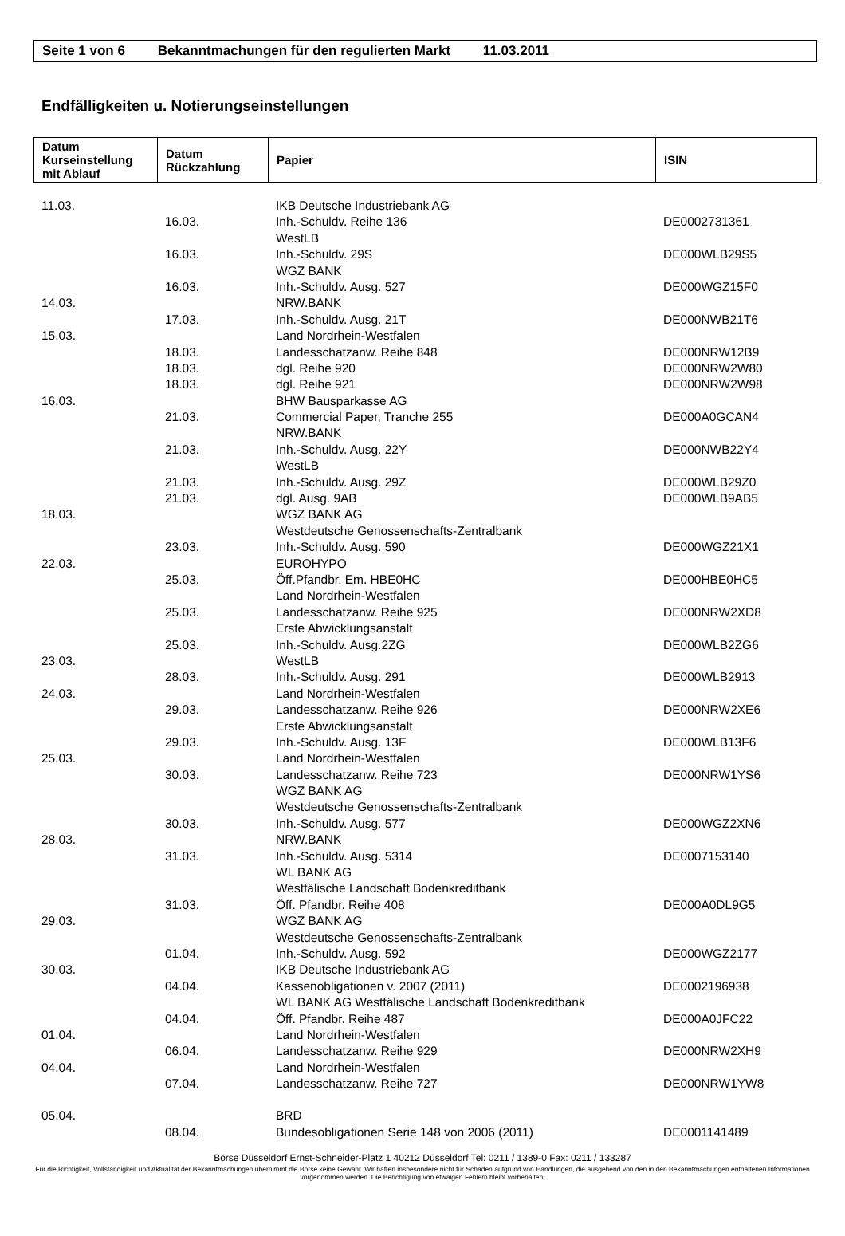Seite 1 von 6 Bekanntmachungen für den regulierten Markt 11.03.2011
Endfälligkeiten u. Notierungseinstellungen
| Datum Kurseinstellung mit Ablauf | Datum Rückzahlung | Papier | ISIN |
| --- | --- | --- | --- |
| 11.03. | | IKB Deutsche Industriebank AG | |
| | 16.03. | Inh.-Schuldv. Reihe 136 | DE0002731361 |
| | | WestLB | |
| | 16.03. | Inh.-Schuldv. 29S | DE000WLB29S5 |
| | | WGZ BANK | |
| | 16.03. | Inh.-Schuldv. Ausg. 527 | DE000WGZ15F0 |
| 14.03. | | NRW.BANK | |
| | 17.03. | Inh.-Schuldv. Ausg. 21T | DE000NWB21T6 |
| 15.03. | | Land Nordrhein-Westfalen | |
| | 18.03. | Landesschatzanw. Reihe 848 | DE000NRW12B9 |
| | 18.03. | dgl. Reihe 920 | DE000NRW2W80 |
| | 18.03. | dgl. Reihe 921 | DE000NRW2W98 |
| 16.03. | | BHW Bausparkasse AG | |
| | 21.03. | Commercial Paper, Tranche 255 | DE000A0GCAN4 |
| | | NRW.BANK | |
| | 21.03. | Inh.-Schuldv. Ausg. 22Y | DE000NWB22Y4 |
| | | WestLB | |
| | 21.03. | Inh.-Schuldv. Ausg. 29Z | DE000WLB29Z0 |
| | 21.03. | dgl. Ausg. 9AB | DE000WLB9AB5 |
| 18.03. | | WGZ BANK AG | |
| | | Westdeutsche Genossenschafts-Zentralbank | |
| | 23.03. | Inh.-Schuldv. Ausg. 590 | DE000WGZ21X1 |
| 22.03. | | EUROHYPO | |
| | 25.03. | Öff.Pfandbr. Em. HBE0HC | DE000HBE0HC5 |
| | | Land Nordrhein-Westfalen | |
| | 25.03. | Landesschatzanw. Reihe 925 | DE000NRW2XD8 |
| | | Erste Abwicklungsanstalt | |
| | 25.03. | Inh.-Schuldv. Ausg.2ZG | DE000WLB2ZG6 |
| 23.03. | | WestLB | |
| | 28.03. | Inh.-Schuldv. Ausg. 291 | DE000WLB2913 |
| 24.03. | | Land Nordrhein-Westfalen | |
| | 29.03. | Landesschatzanw. Reihe 926 | DE000NRW2XE6 |
| | | Erste Abwicklungsanstalt | |
| | 29.03. | Inh.-Schuldv. Ausg. 13F | DE000WLB13F6 |
| 25.03. | | Land Nordrhein-Westfalen | |
| | 30.03. | Landesschatzanw. Reihe 723 | DE000NRW1YS6 |
| | | WGZ BANK AG | |
| | | Westdeutsche Genossenschafts-Zentralbank | |
| | 30.03. | Inh.-Schuldv. Ausg. 577 | DE000WGZ2XN6 |
| 28.03. | | NRW.BANK | |
| | 31.03. | Inh.-Schuldv. Ausg. 5314 | DE0007153140 |
| | | WL BANK AG | |
| | | Westfälische Landschaft Bodenkreditbank | |
| | 31.03. | Öff. Pfandbr. Reihe 408 | DE000A0DL9G5 |
| 29.03. | | WGZ BANK AG | |
| | | Westdeutsche Genossenschafts-Zentralbank | |
| | 01.04. | Inh.-Schuldv. Ausg. 592 | DE000WGZ2177 |
| 30.03. | | IKB Deutsche Industriebank AG | |
| | 04.04. | Kassenobligationen v. 2007 (2011) | DE0002196938 |
| | | WL BANK AG Westfälische Landschaft Bodenkreditbank | |
| | 04.04. | Öff. Pfandbr. Reihe 487 | DE000A0JFC22 |
| 01.04. | | Land Nordrhein-Westfalen | |
| | 06.04. | Landesschatzanw. Reihe 929 | DE000NRW2XH9 |
| 04.04. | | Land Nordrhein-Westfalen | |
| | 07.04. | Landesschatzanw. Reihe 727 | DE000NRW1YW8 |
| 05.04. | | BRD | |
| | 08.04. | Bundesobligationen Serie 148 von 2006 (2011) | DE0001141489 |
Börse Düsseldorf Ernst-Schneider-Platz 1 40212 Düsseldorf Tel: 0211 / 1389-0 Fax: 0211 / 133287
Für die Richtigkeit, Vollständigkeit und Aktualität der Bekanntmachungen übernimmt die Börse keine Gewähr. Wir haften insbesondere nicht für Schäden aufgrund von Handlungen, die ausgehend von den in den Bekanntmachungen enthaltenen Informationen vorgenommen werden. Die Berichtigung von etwaigen Fehlern bleibt vorbehalten.